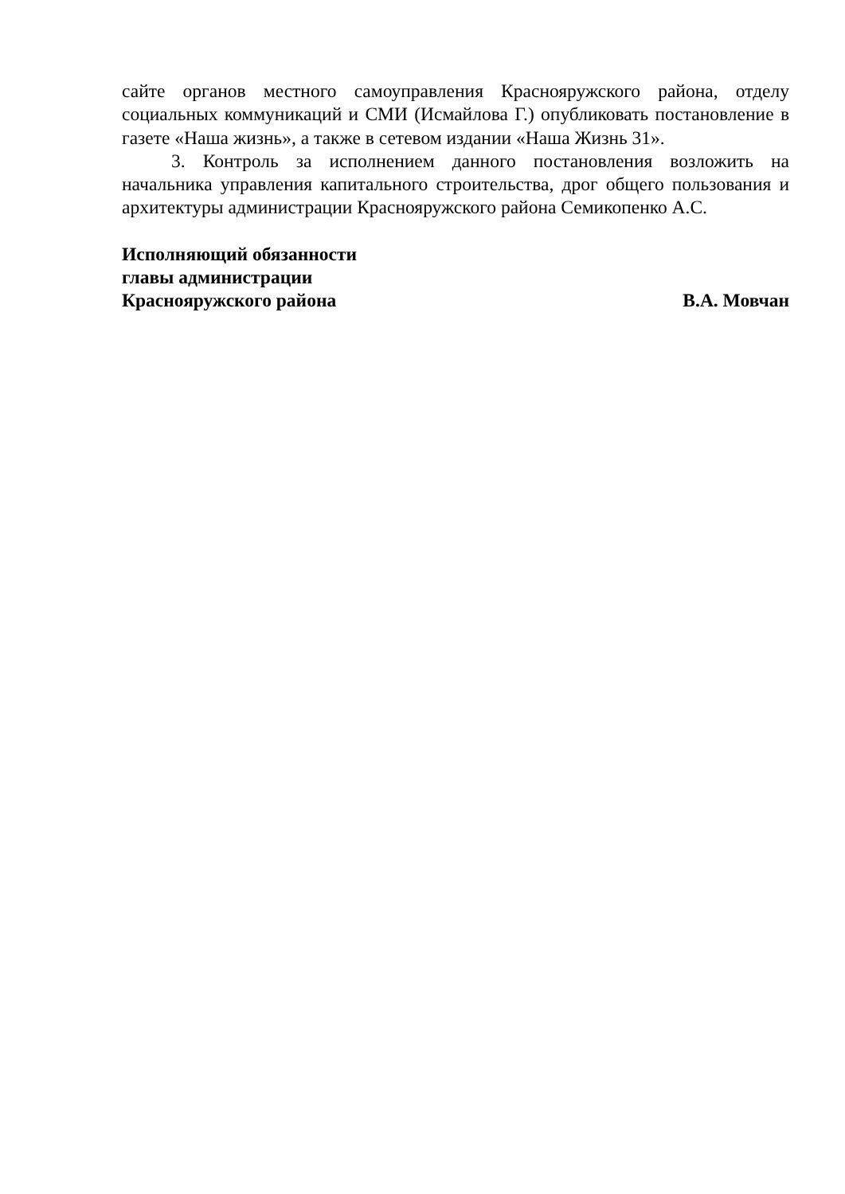сайте органов местного самоуправления Краснояружского района, отделу социальных коммуникаций и СМИ (Исмайлова Г.) опубликовать постановление в газете «Наша жизнь», а также в сетевом издании «Наша Жизнь 31».
3. Контроль за исполнением данного постановления возложить на начальника управления капитального строительства, дрог общего пользования и архитектуры администрации Краснояружского района Семикопенко А.С.
Исполняющий обязанности
главы администрации
Краснояружского района В.А. Мовчан